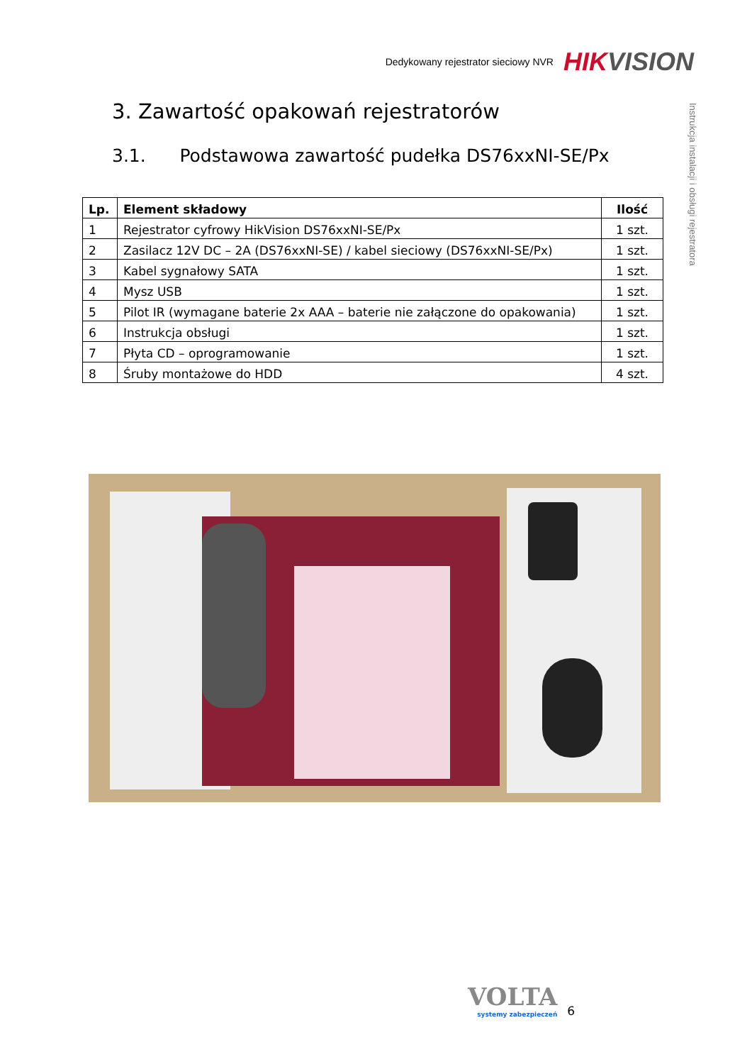Dedykowany rejestrator sieciowy NVR HIKVISION
Instrukcja instalacji i obsługi rejestratora
3. Zawartość opakowań rejestratorów
3.1. Podstawowa zawartość pudełka DS76xxNI-SE/Px
| Lp. | Element składowy | Ilość |
| --- | --- | --- |
| 1 | Rejestrator cyfrowy HikVision DS76xxNI-SE/Px | 1 szt. |
| 2 | Zasilacz 12V DC – 2A (DS76xxNI-SE) / kabel sieciowy (DS76xxNI-SE/Px) | 1 szt. |
| 3 | Kabel sygnałowy SATA | 1 szt. |
| 4 | Mysz USB | 1 szt. |
| 5 | Pilot IR (wymagane baterie 2x AAA – baterie nie załączone do opakowania) | 1 szt. |
| 6 | Instrukcja obsługi | 1 szt. |
| 7 | Płyta CD – oprogramowanie | 1 szt. |
| 8 | Śruby montażowe do HDD | 4 szt. |
VOLTA
systemy zabezpieczeń
6